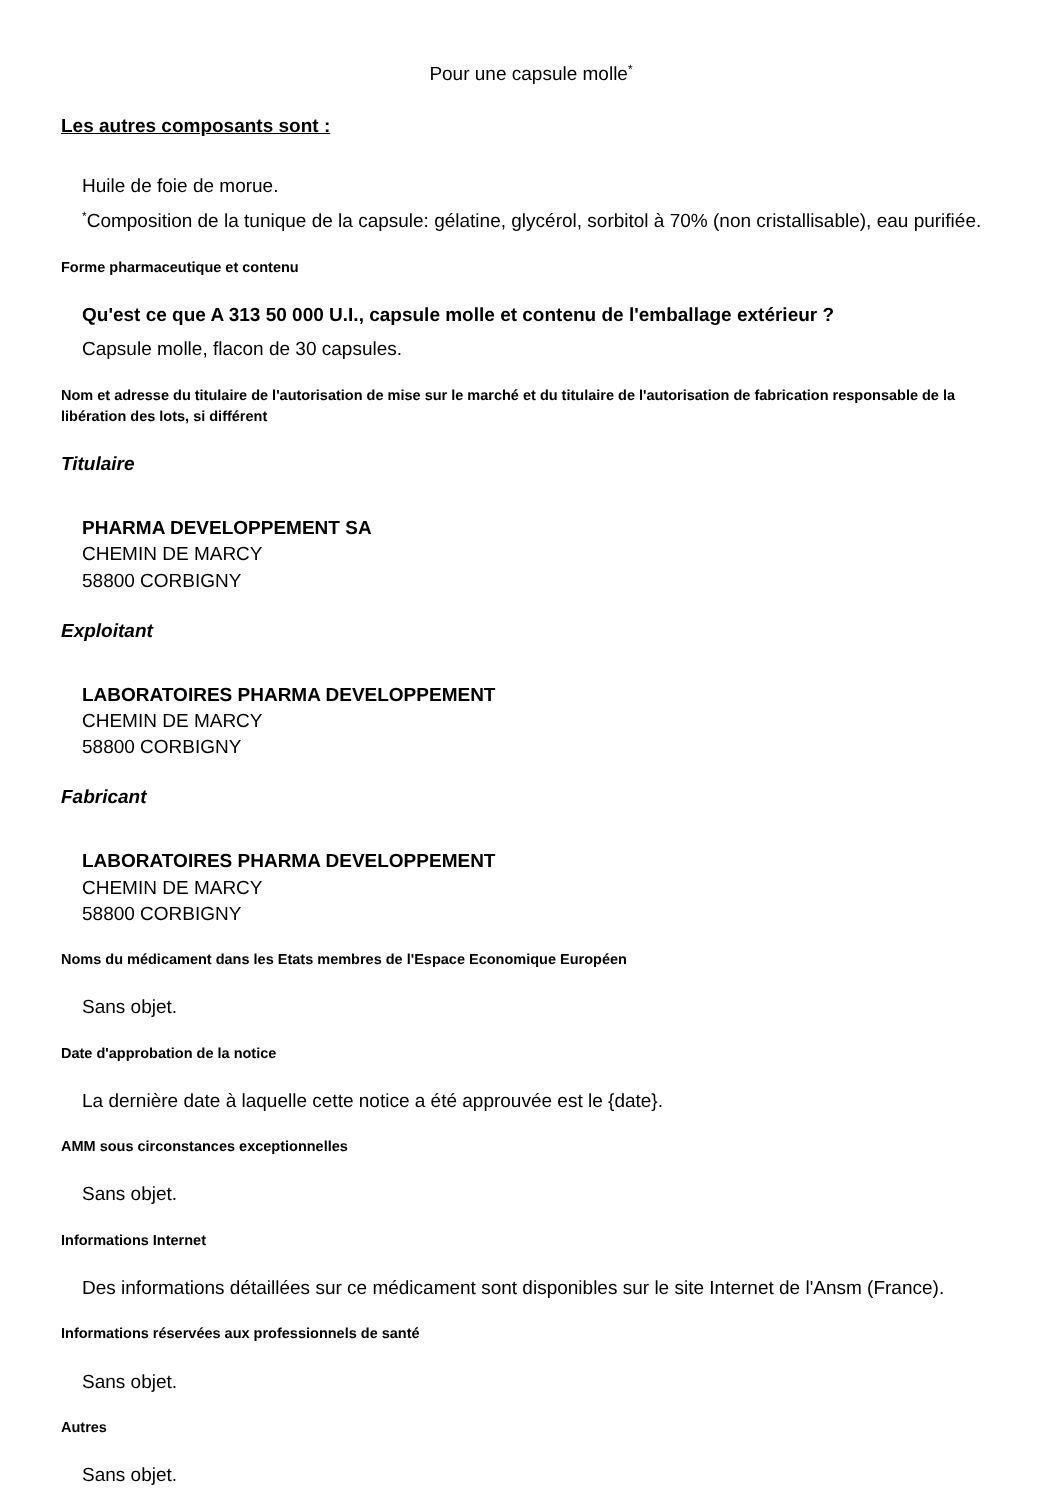Pour une capsule molle<sup>*</sup>
Les autres composants sont :
Huile de foie de morue.
<sup>*</sup> Composition de la tunique de la capsule: gélatine, glycérol, sorbitol à 70% (non cristallisable), eau purifiée.
Forme pharmaceutique et contenu
Qu'est ce que A 313 50 000 U.I., capsule molle et contenu de l'emballage extérieur ?
Capsule molle, flacon de 30 capsules.
Nom et adresse du titulaire de l'autorisation de mise sur le marché et du titulaire de l'autorisation de fabrication responsable de la libération des lots, si différent
Titulaire
PHARMA DEVELOPPEMENT SA
CHEMIN DE MARCY
58800 CORBIGNY
Exploitant
LABORATOIRES PHARMA DEVELOPPEMENT
CHEMIN DE MARCY
58800 CORBIGNY
Fabricant
LABORATOIRES PHARMA DEVELOPPEMENT
CHEMIN DE MARCY
58800 CORBIGNY
Noms du médicament dans les Etats membres de l'Espace Economique Européen
Sans objet.
Date d'approbation de la notice
La dernière date à laquelle cette notice a été approuvée est le {date}.
AMM sous circonstances exceptionnelles
Sans objet.
Informations Internet
Des informations détaillées sur ce médicament sont disponibles sur le site Internet de l'Ansm (France).
Informations réservées aux professionnels de santé
Sans objet.
Autres
Sans objet.